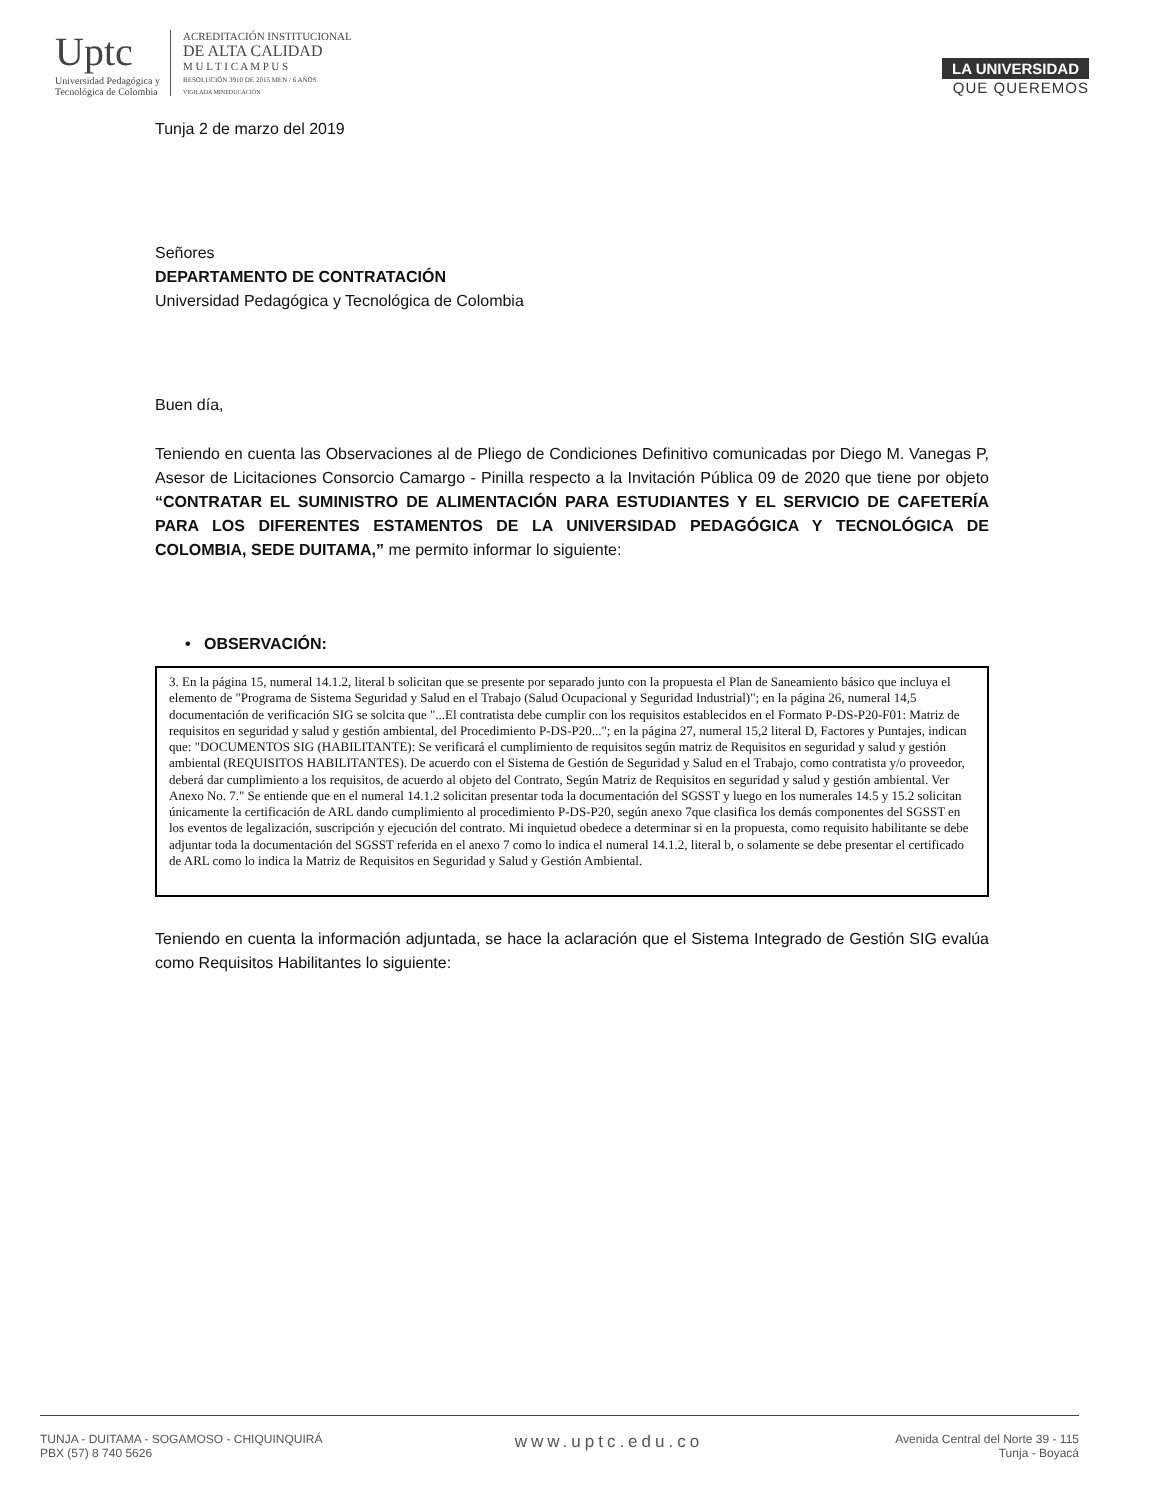Uptc
Universidad Pedagógica y
Tecnológica de Colombia
ACREDITACIÓN INSTITUCIONAL
DE ALTA CALIDAD
M U L T I C A M P U S
RESOLUCIÓN 3910 DE 2015 MEN / 6 AÑOS
VIGILADA MINEDUCACIÓN
LA UNIVERSIDAD
QUE QUEREMOS
Tunja 2 de marzo del 2019
Señores
DEPARTAMENTO DE CONTRATACIÓN
Universidad Pedagógica y Tecnológica de Colombia
Buen día,
Teniendo en cuenta las Observaciones al de Pliego de Condiciones Definitivo comunicadas por Diego M. Vanegas P, Asesor de Licitaciones Consorcio Camargo - Pinilla respecto a la Invitación Pública 09 de 2020 que tiene por objeto “CONTRATAR EL SUMINISTRO DE ALIMENTACIÓN PARA ESTUDIANTES Y EL SERVICIO DE CAFETERÍA PARA LOS DIFERENTES ESTAMENTOS DE LA UNIVERSIDAD PEDAGÓGICA Y TECNOLÓGICA DE COLOMBIA, SEDE DUITAMA,” me permito informar lo siguiente:
• OBSERVACIÓN:
3. En la página 15, numeral 14.1.2, literal b solicitan que se presente por separado junto con la propuesta el Plan de Saneamiento básico que incluya el elemento de "Programa de Sistema Seguridad y Salud en el Trabajo (Salud Ocupacional y Seguridad Industrial)"; en la página 26, numeral 14,5 documentación de verificación SIG se solcita que "...El contratista debe cumplir con los requisitos establecidos en el Formato P-DS-P20-F01: Matriz de requisitos en seguridad y salud y gestión ambiental, del Procedimiento P-DS-P20..."; en la página 27, numeral 15,2 literal D, Factores y Puntajes, indican que: "DOCUMENTOS SIG (HABILITANTE): Se verificará el cumplimiento de requisitos según matriz de Requisitos en seguridad y salud y gestión ambiental (REQUISITOS HABILITANTES). De acuerdo con el Sistema de Gestión de Seguridad y Salud en el Trabajo, como contratista y/o proveedor, deberá dar cumplimiento a los requisitos, de acuerdo al objeto del Contrato, Según Matriz de Requisitos en seguridad y salud y gestión ambiental. Ver Anexo No. 7." Se entiende que en el numeral 14.1.2 solicitan presentar toda la documentación del SGSST y luego en los numerales 14.5 y 15.2 solicitan únicamente la certificación de ARL dando cumplimiento al procedimiento P-DS-P20, según anexo 7que clasifica los demás componentes del SGSST en los eventos de legalización, suscripción y ejecución del contrato. Mi inquietud obedece a determinar si en la propuesta, como requisito habilitante se debe adjuntar toda la documentación del SGSST referida en el anexo 7 como lo indica el numeral 14.1.2, literal b, o solamente se debe presentar el certificado de ARL como lo indica la Matriz de Requisitos en Seguridad y Salud y Gestión Ambiental.
Teniendo en cuenta la información adjuntada, se hace la aclaración que el Sistema Integrado de Gestión SIG evalúa como Requisitos Habilitantes lo siguiente:
TUNJA - DUITAMA - SOGAMOSO - CHIQUINQUIRÁ
PBX (57) 8 740 5626
www.uptc.edu.co
Avenida Central del Norte 39 - 115
Tunja - Boyacá